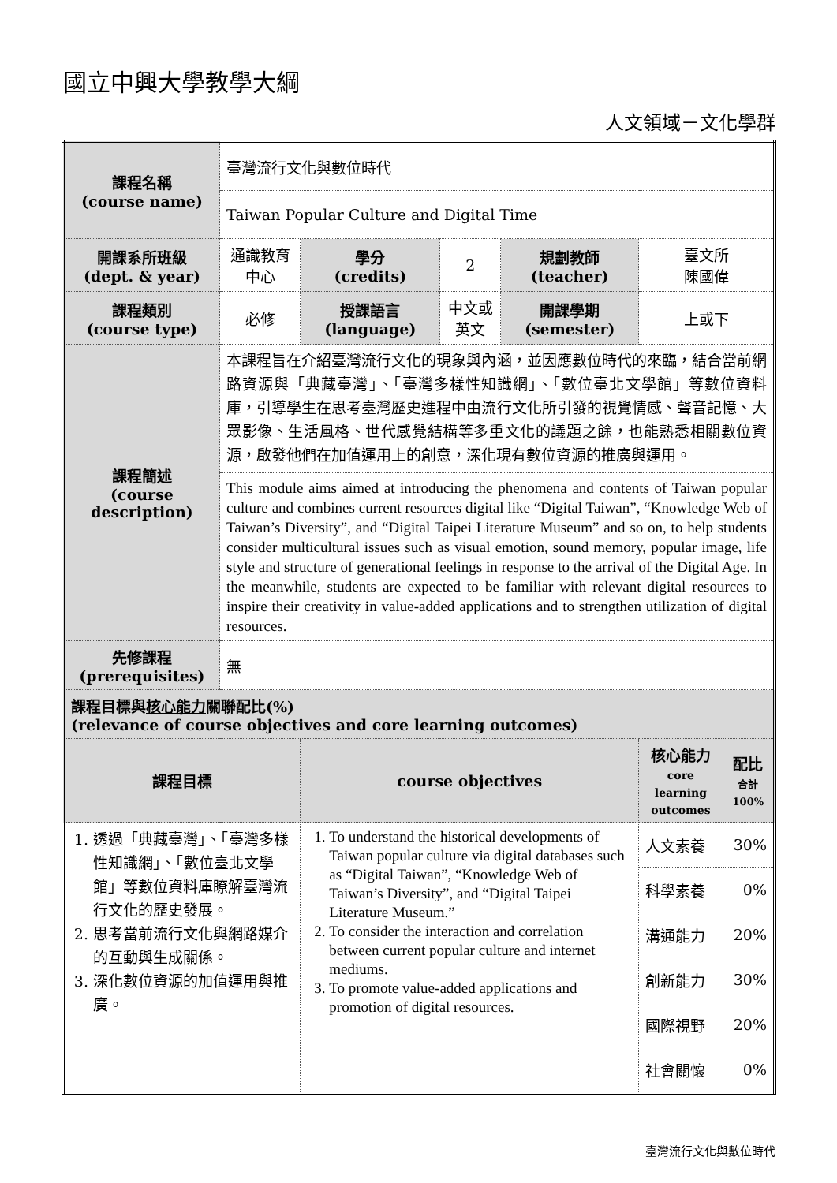國立中興大學教學大綱
人文領域－文化學群
| 課程名稱 (course name) | 臺灣流行文化與數位時代 | | | | | |
| | Taiwan Popular Culture and Digital Time | | | | | |
| 開課系所班級 (dept. & year) | 通識教育中心 | 學分 (credits) | 2 | 規劃教師 (teacher) | 臺文所 陳國偉 | |
| 課程類別 (course type) | 必修 | 授課語言 (language) | 中文或英文 | 開課學期 (semester) | 上或下 | |
| 課程簡述 (course description) | 本課程旨在介紹臺灣流行文化的現象與內涵，並因應數位時代的來臨，結合當前網路資源與「典藏臺灣」、「臺灣多樣性知識網」、「數位臺北文學館」等數位資料庫，引導學生在思考臺灣歷史進程中由流行文化所引發的視覺情感、聲音記憶、大眾影像、生活風格、世代感覺結構等多重文化的議題之餘，也能熟悉相關數位資源，啟發他們在加值運用上的創意，深化現有數位資源的推廣與運用。 | | | | | |
| | This module aims aimed at introducing the phenomena and contents of Taiwan popular culture and combines current resources digital like “Digital Taiwan”, “Knowledge Web of Taiwan’s Diversity”, and “Digital Taipei Literature Museum” and so on, to help students consider multicultural issues such as visual emotion, sound memory, popular image, life style and structure of generational feelings in response to the arrival of the Digital Age. In the meanwhile, students are expected to be familiar with relevant digital resources to inspire their creativity in value-added applications and to strengthen utilization of digital resources. | | | | | |
| 先修課程 (prerequisites) | 無 | | | | | |
| 課程目標與 核心能力 關聯配比(%) (relevance of course objectives and core learning outcomes) | | | | | | |
| 課程目標 | | course objectives | | | 核心能力 core learning outcomes | 配比 合計 100% |
| 1. 透過「典藏臺灣」、「臺灣多樣性知識網」、「數位臺北文學館」等數位資料庫瞭解臺灣流行文化的歷史發展。 2. 思考當前流行文化與網路媒介的互動與生成關係。 3. 深化數位資源的加值運用與推廣。 | | 1. To understand the historical developments of Taiwan popular culture via digital databases such as “Digital Taiwan”, “Knowledge Web of Taiwan’s Diversity”, and “Digital Taipei Literature Museum.” 2. To consider the interaction and correlation between current popular culture and internet mediums. 3. To promote value-added applications and promotion of digital resources. | | | 人文素養 | 30% |
| | | | | | 科學素養 | 0% |
| | | | | | 溝通能力 | 20% |
| | | | | | 創新能力 | 30% |
| | | | | | 國際視野 | 20% |
| | | | | | 社會關懷 | 0% |
臺灣流行文化與數位時代